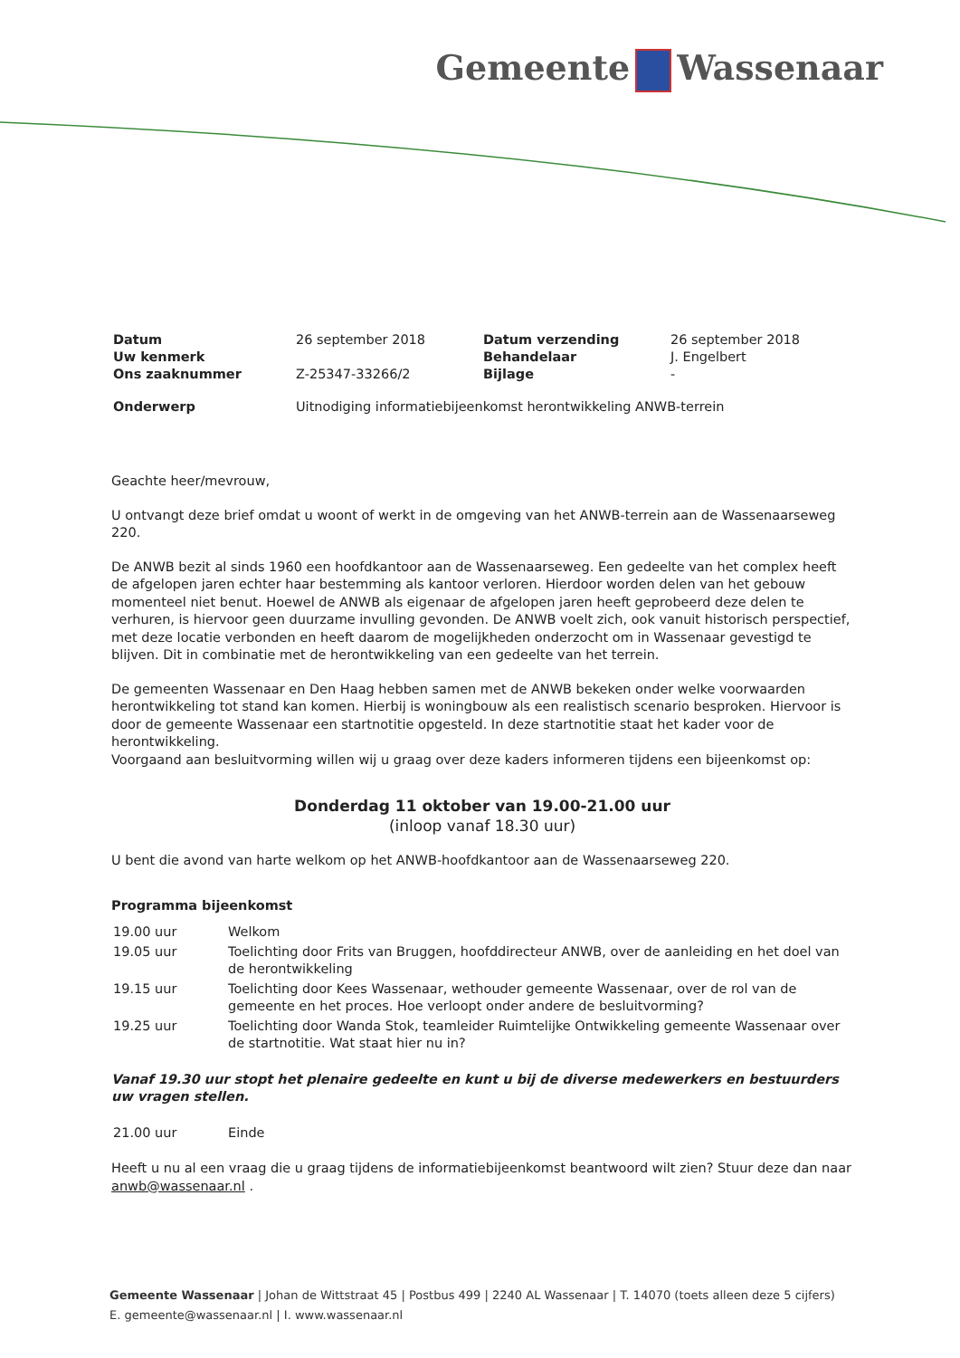Gemeente Wassenaar
| Datum | 26 september 2018 | Datum verzending | 26 september 2018 |
| Uw kenmerk | | Behandelaar | J. Engelbert |
| Ons zaaknummer | Z-25347-33266/2 | Bijlage | - |
| Onderwerp | Uitnodiging informatiebijeenkomst herontwikkeling ANWB-terrein | | |
Geachte heer/mevrouw,
U ontvangt deze brief omdat u woont of werkt in de omgeving van het ANWB-terrein aan de Wassenaarseweg 220.
De ANWB bezit al sinds 1960 een hoofdkantoor aan de Wassenaarseweg. Een gedeelte van het complex heeft de afgelopen jaren echter haar bestemming als kantoor verloren. Hierdoor worden delen van het gebouw momenteel niet benut. Hoewel de ANWB als eigenaar de afgelopen jaren heeft geprobeerd deze delen te verhuren, is hiervoor geen duurzame invulling gevonden. De ANWB voelt zich, ook vanuit historisch perspectief, met deze locatie verbonden en heeft daarom de mogelijkheden onderzocht om in Wassenaar gevestigd te blijven. Dit in combinatie met de herontwikkeling van een gedeelte van het terrein.
De gemeenten Wassenaar en Den Haag hebben samen met de ANWB bekeken onder welke voorwaarden herontwikkeling tot stand kan komen. Hierbij is woningbouw als een realistisch scenario besproken. Hiervoor is door de gemeente Wassenaar een startnotitie opgesteld. In deze startnotitie staat het kader voor de herontwikkeling.
Voorgaand aan besluitvorming willen wij u graag over deze kaders informeren tijdens een bijeenkomst op:
Donderdag 11 oktober van 19.00-21.00 uur
(inloop vanaf 18.30 uur)
U bent die avond van harte welkom op het ANWB-hoofdkantoor aan de Wassenaarseweg 220.
Programma bijeenkomst
| 19.00 uur | Welkom |
| 19.05 uur | Toelichting door Frits van Bruggen, hoofddirecteur ANWB, over de aanleiding en het doel van de herontwikkeling |
| 19.15 uur | Toelichting door Kees Wassenaar, wethouder gemeente Wassenaar, over de rol van de gemeente en het proces. Hoe verloopt onder andere de besluitvorming? |
| 19.25 uur | Toelichting door Wanda Stok, teamleider Ruimtelijke Ontwikkeling gemeente Wassenaar over de startnotitie. Wat staat hier nu in? |
Vanaf 19.30 uur stopt het plenaire gedeelte en kunt u bij de diverse medewerkers en bestuurders uw vragen stellen.
| 21.00 uur | Einde |
Heeft u nu al een vraag die u graag tijdens de informatiebijeenkomst beantwoord wilt zien? Stuur deze dan naar anwb@wassenaar.nl .
Gemeente Wassenaar | Johan de Wittstraat 45 | Postbus 499 | 2240 AL Wassenaar | T. 14070 (toets alleen deze 5 cijfers)
E. gemeente@wassenaar.nl | I. www.wassenaar.nl